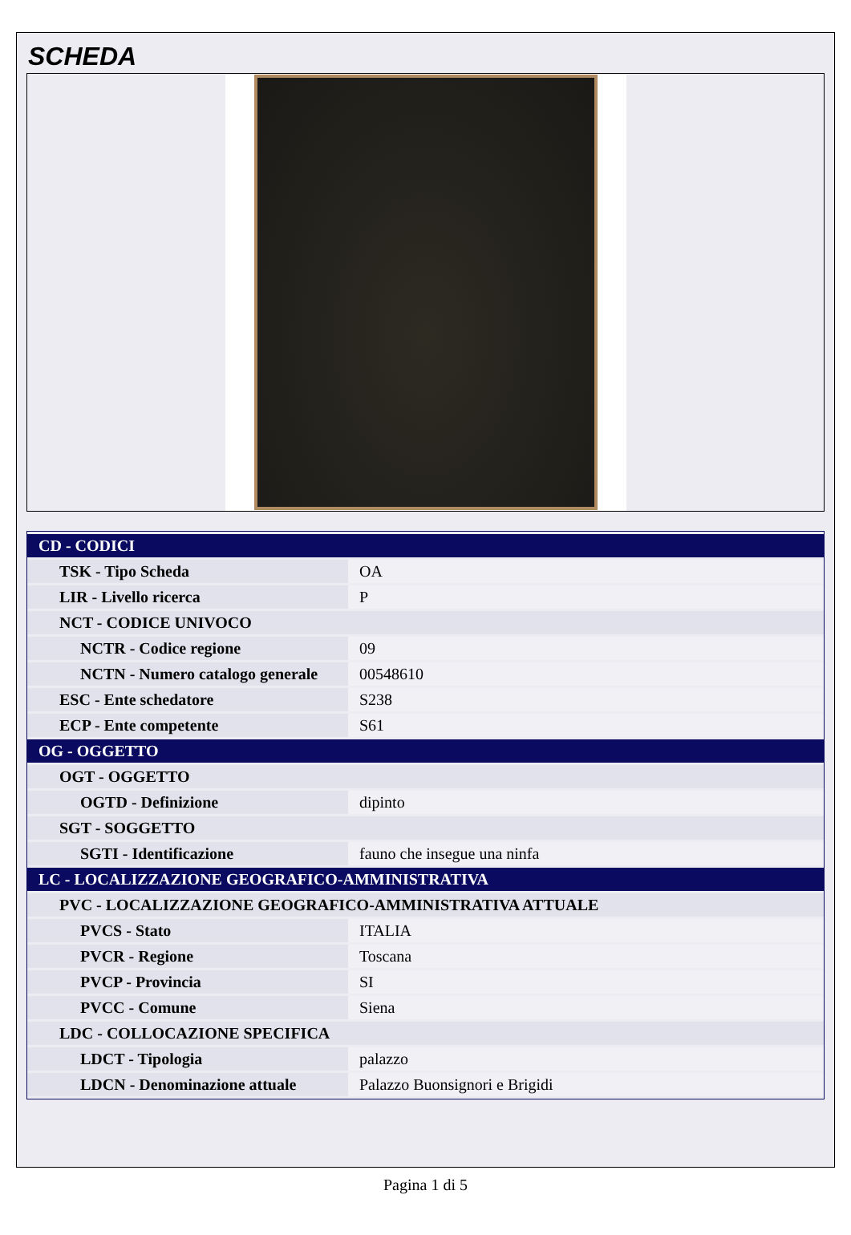SCHEDA
| CD - CODICI | |
| TSK - Tipo Scheda | OA |
| LIR - Livello ricerca | P |
| NCT - CODICE UNIVOCO | |
| NCTR - Codice regione | 09 |
| NCTN - Numero catalogo generale | 00548610 |
| ESC - Ente schedatore | S238 |
| ECP - Ente competente | S61 |
| OG - OGGETTO | |
| OGT - OGGETTO | |
| OGTD - Definizione | dipinto |
| SGT - SOGGETTO | |
| SGTI - Identificazione | fauno che insegue una ninfa |
| LC - LOCALIZZAZIONE GEOGRAFICO-AMMINISTRATIVA | |
| PVC - LOCALIZZAZIONE GEOGRAFICO-AMMINISTRATIVA ATTUALE | |
| PVCS - Stato | ITALIA |
| PVCR - Regione | Toscana |
| PVCP - Provincia | SI |
| PVCC - Comune | Siena |
| LDC - COLLOCAZIONE SPECIFICA | |
| LDCT - Tipologia | palazzo |
| LDCN - Denominazione attuale | Palazzo Buonsignori e Brigidi |
Pagina 1 di 5